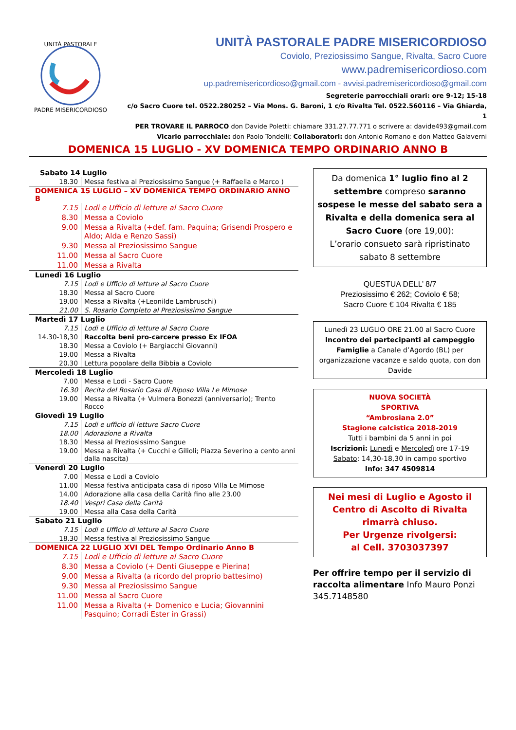UNITÀ PASTORALE
PADRE MISERICORDIOSO
UNITÀ PASTORALE PADRE MISERICORDIOSO
Coviolo, Preziosissimo Sangue, Rivalta, Sacro Cuore
www.padremisericordioso.com
up.padremisericordioso@gmail.com - avvisi.padremisericordioso@gmail.com
Segreterie parrocchiali orari: ore 9-12; 15-18
c/o Sacro Cuore tel. 0522.280252 – Via Mons. G. Baroni, 1 c/o Rivalta Tel. 0522.560116 – Via Ghiarda, 1
PER TROVARE IL PARROCO don Davide Poletti: chiamare 331.27.77.771 o scrivere a: davide493@gmail.com
Vicario parrocchiale: don Paolo Tondelli; Collaboratori: don Antonio Romano e don Matteo Galaverni
DOMENICA 15 LUGLIO - XV DOMENICA TEMPO ORDINARIO ANNO B
| Sabato 14 Luglio | |
| 18.30 | Messa festiva al Preziosissimo Sangue (+ Raffaella e Marco ) |
| DOMENICA 15 LUGLIO – XV DOMENICA TEMPO ORDINARIO ANNO B | |
| 7.15 | Lodi e Ufficio di letture al Sacro Cuore |
| 8.30 | Messa a Coviolo |
| 9.00 | Messa a Rivalta (+def. fam. Paquina; Grisendi Prospero e Aldo; Alda e Renzo Sassi) |
| 9.30 | Messa al Preziosissimo Sangue |
| 11.00 | Messa al Sacro Cuore |
| 11.00 | Messa a Rivalta |
| Lunedì 16 Luglio | |
| 7.15 | Lodi e Ufficio di letture al Sacro Cuore |
| 18.30 | Messa al Sacro Cuore |
| 19.00 | Messa a Rivalta (+Leonilde Lambruschi) |
| 21.00 | S. Rosario Completo al Preziosissimo Sangue |
| Martedì 17 Luglio | |
| 7.15 | Lodi e Ufficio di letture al Sacro Cuore |
| 14.30-18,30 | Raccolta beni pro-carcere presso Ex IFOA |
| 18.30 | Messa a Coviolo (+ Bargiacchi Giovanni) |
| 19.00 | Messa a Rivalta |
| 20.30 | Lettura popolare della Bibbia a Coviolo |
| Mercoledì 18 Luglio | |
| 7.00 | Messa e Lodi - Sacro Cuore |
| 16.30 | Recita del Rosario Casa di Riposo Villa Le Mimose |
| 19.00 | Messa a Rivalta (+ Vulmera Bonezzi (anniversario); Trento Rocco |
| Giovedì 19 Luglio | |
| 7.15 | Lodi e ufficio di letture Sacro Cuore |
| 18.00 | Adorazione a Rivalta |
| 18.30 | Messa al Preziosissimo Sangue |
| 19.00 | Messa a Rivalta (+ Cucchi e Gilioli; Piazza Severino a cento anni dalla nascita) |
| Venerdì 20 Luglio | |
| 7.00 | Messa e Lodi a Coviolo |
| 11.00 | Messa festiva anticipata casa di riposo Villa Le Mimose |
| 14.00 | Adorazione alla casa della Carità fino alle 23.00 |
| 18.40 | Vespri Casa della Carità |
| 19.00 | Messa alla Casa della Carità |
| Sabato 21 Luglio | |
| 7.15 | Lodi e Ufficio di letture al Sacro Cuore |
| 18.30 | Messa festiva al Preziosissimo Sangue |
| DOMENICA 22 LUGLIO XVI DEL Tempo Ordinario Anno B | |
| 7.15 | Lodi e Ufficio di letture al Sacro Cuore |
| 8.30 | Messa a Coviolo (+ Denti Giuseppe e Pierina) |
| 9.00 | Messa a Rivalta (a ricordo del proprio battesimo) |
| 9.30 | Messa al Preziosissimo Sangue |
| 11.00 | Messa al Sacro Cuore |
| 11.00 | Messa a Rivalta (+ Domenico e Lucia; Giovannini Pasquino; Corradi Ester in Grassi) |
Da domenica 1° luglio fino al 2 settembre compreso saranno sospese le messe del sabato sera a Rivalta e della domenica sera al Sacro Cuore (ore 19,00):
L’orario consueto sarà ripristinato sabato 8 settembre
QUESTUA DELL’ 8/7
Preziosissimo € 262; Coviolo € 58;
Sacro Cuore € 104 Rivalta € 185
Lunedì 23 LUGLIO ORE 21.00 al Sacro Cuore Incontro dei partecipanti al campeggio Famiglie a Canale d’Agordo (BL) per organizzazione vacanze e saldo quota, con don Davide
NUOVA SOCIETÀ
SPORTIVA
“Ambrosiana 2.0”
Stagione calcistica 2018-2019
Tutti i bambini da 5 anni in poi
Iscrizioni: Lunedì e Mercoledì ore 17-19
Sabato: 14,30-18,30 in campo sportivo
Info: 347 4509814
Nei mesi di Luglio e Agosto il Centro di Ascolto di Rivalta rimarrà chiuso.
Per Urgenze rivolgersi:
al Cell. 3703037397
Per offrire tempo per il servizio di raccolta alimentare Info Mauro Ponzi 345.7148580